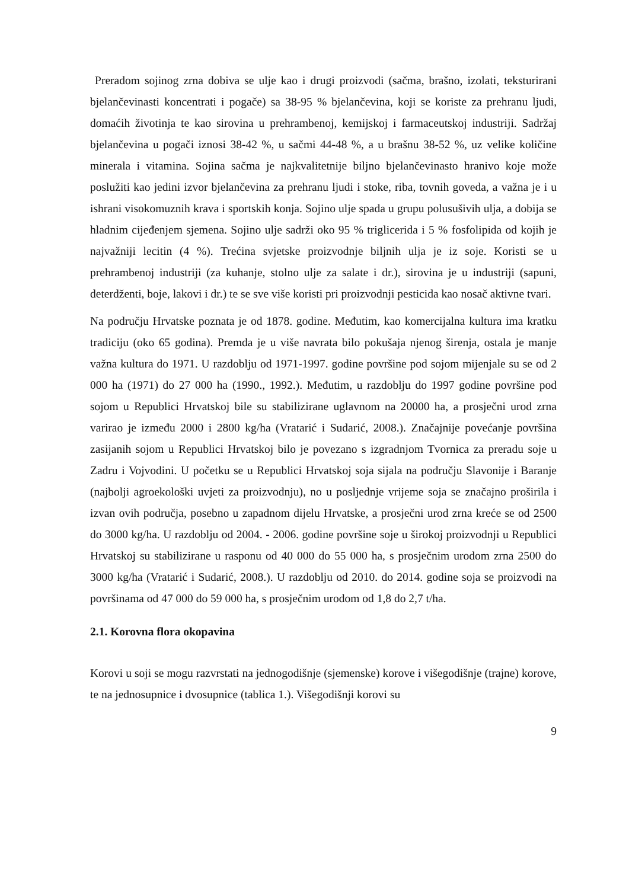Preradom sojinog zrna dobiva se ulje kao i drugi proizvodi (sačma, brašno, izolati, teksturirani bjelančevinasti koncentrati i pogače) sa 38-95 % bjelančevina, koji se koriste za prehranu ljudi, domaćih životinja te kao sirovina u prehrambenoj, kemijskoj i farmaceutskoj industriji. Sadržaj bjelančevina u pogači iznosi 38-42 %, u sačmi 44-48 %, a u brašnu 38-52 %, uz velike količine minerala i vitamina. Sojina sačma je najkvalitetnije biljno bjelančevinasto hranivo koje može poslužiti kao jedini izvor bjelančevina za prehranu ljudi i stoke, riba, tovnih goveda, a važna je i u ishrani visokomuznih krava i sportskih konja. Sojino ulje spada u grupu polusušivih ulja, a dobija se hladnim cijeđenjem sjemena. Sojino ulje sadrži oko 95 % triglicerida i 5 % fosfolipida od kojih je najvažniji lecitin (4 %). Trećina svjetske proizvodnje biljnih ulja je iz soje. Koristi se u prehrambenoj industriji (za kuhanje, stolno ulje za salate i dr.), sirovina je u industriji (sapuni, deterdženti, boje, lakovi i dr.) te se sve više koristi pri proizvodnji pesticida kao nosač aktivne tvari.
Na području Hrvatske poznata je od 1878. godine. Međutim, kao komercijalna kultura ima kratku tradiciju (oko 65 godina). Premda je u više navrata bilo pokušaja njenog širenja, ostala je manje važna kultura do 1971. U razdoblju od 1971-1997. godine površine pod sojom mijenjale su se od 2 000 ha (1971) do 27 000 ha (1990., 1992.). Međutim, u razdoblju do 1997 godine površine pod sojom u Republici Hrvatskoj bile su stabilizirane uglavnom na 20000 ha, a prosječni urod zrna varirao je između 2000 i 2800 kg/ha (Vratarić i Sudarić, 2008.). Značajnije povećanje površina zasijanih sojom u Republici Hrvatskoj bilo je povezano s izgradnjom Tvornica za preradu soje u Zadru i Vojvodini. U početku se u Republici Hrvatskoj soja sijala na području Slavonije i Baranje (najbolji agroekološki uvjeti za proizvodnju), no u posljednje vrijeme soja se značajno proširila i izvan ovih područja, posebno u zapadnom dijelu Hrvatske, a prosječni urod zrna kreće se od 2500 do 3000 kg/ha. U razdoblju od 2004. - 2006. godine površine soje u širokoj proizvodnji u Republici Hrvatskoj su stabilizirane u rasponu od 40 000 do 55 000 ha, s prosječnim urodom zrna 2500 do 3000 kg/ha (Vratarić i Sudarić, 2008.). U razdoblju od 2010. do 2014. godine soja se proizvodi na površinama od 47 000 do 59 000 ha, s prosječnim urodom od 1,8 do 2,7 t/ha.
2.1. Korovna flora okopavina
Korovi u soji se mogu razvrstati na jednogodišnje (sjemenske) korove i višegodišnje (trajne) korove, te na jednosupnice i dvosupnice (tablica 1.). Višegodišnji korovi su
9